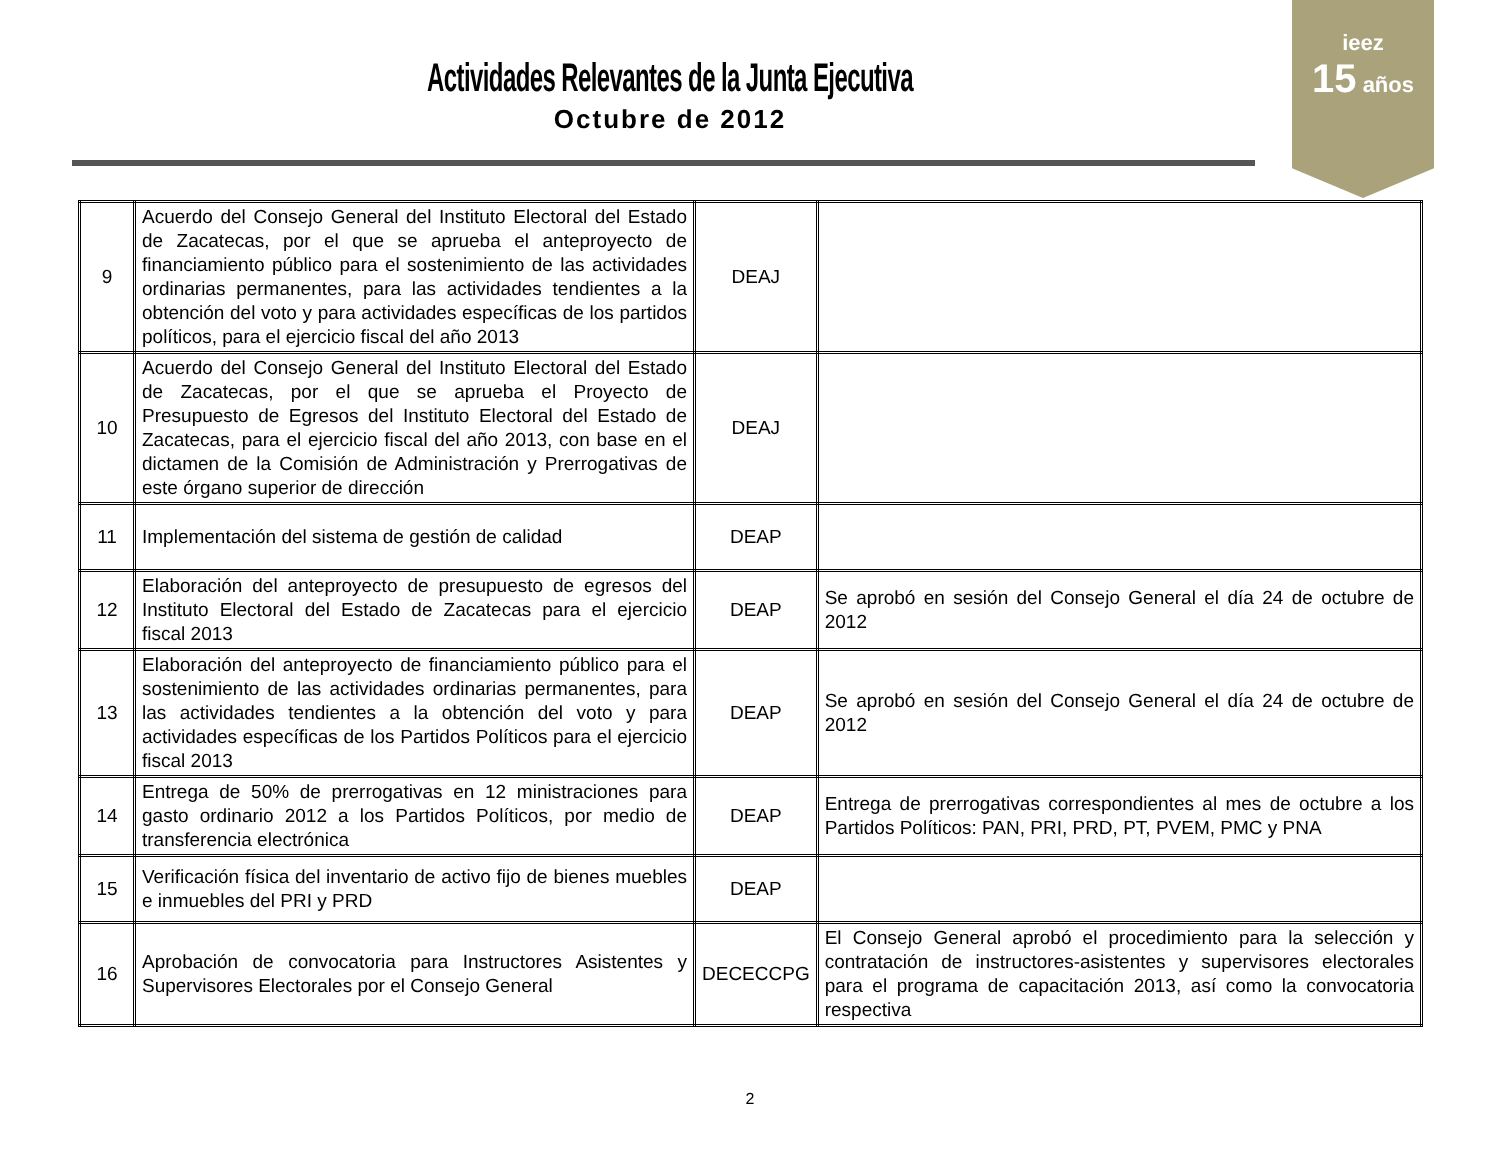Actividades Relevantes de la Junta Ejecutiva
Octubre de 2012
ieez
15 años
| 9 | Acuerdo del Consejo General del Instituto Electoral del Estado de Zacatecas, por el que se aprueba el anteproyecto de financiamiento público para el sostenimiento de las actividades ordinarias permanentes, para las actividades tendientes a la obtención del voto y para actividades específicas de los partidos políticos, para el ejercicio fiscal del año 2013 | DEAJ | |
| 10 | Acuerdo del Consejo General del Instituto Electoral del Estado de Zacatecas, por el que se aprueba el Proyecto de Presupuesto de Egresos del Instituto Electoral del Estado de Zacatecas, para el ejercicio fiscal del año 2013, con base en el dictamen de la Comisión de Administración y Prerrogativas de este órgano superior de dirección | DEAJ | |
| 11 | Implementación del sistema de gestión de calidad | DEAP | |
| 12 | Elaboración del anteproyecto de presupuesto de egresos del Instituto Electoral del Estado de Zacatecas para el ejercicio fiscal 2013 | DEAP | Se aprobó en sesión del Consejo General el día 24 de octubre de 2012 |
| 13 | Elaboración del anteproyecto de financiamiento público para el sostenimiento de las actividades ordinarias permanentes, para las actividades tendientes a la obtención del voto y para actividades específicas de los Partidos Políticos para el ejercicio fiscal 2013 | DEAP | Se aprobó en sesión del Consejo General el día 24 de octubre de 2012 |
| 14 | Entrega de 50% de prerrogativas en 12 ministraciones para gasto ordinario 2012 a los Partidos Políticos, por medio de transferencia electrónica | DEAP | Entrega de prerrogativas correspondientes al mes de octubre a los Partidos Políticos: PAN, PRI, PRD, PT, PVEM, PMC y PNA |
| 15 | Verificación física del inventario de activo fijo de bienes muebles e inmuebles del PRI y PRD | DEAP | |
| 16 | Aprobación de convocatoria para Instructores Asistentes y Supervisores Electorales por el Consejo General | DECECCPG | El Consejo General aprobó el procedimiento para la selección y contratación de instructores-asistentes y supervisores electorales para el programa de capacitación 2013, así como la convocatoria respectiva |
2